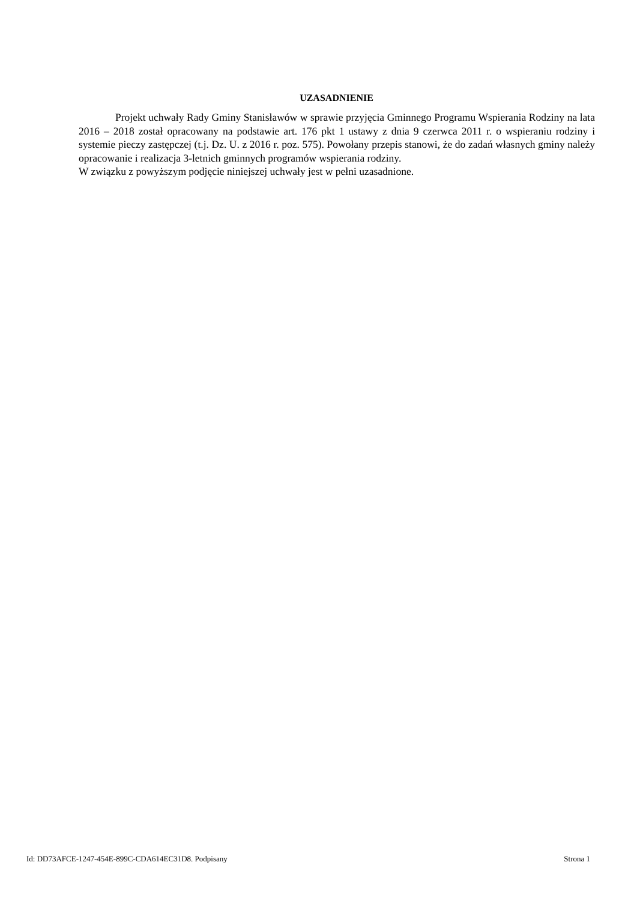UZASADNIENIE
Projekt uchwały Rady Gminy Stanisławów w sprawie przyjęcia Gminnego Programu Wspierania Rodziny na lata 2016 – 2018 został opracowany na podstawie art. 176 pkt 1 ustawy z dnia 9 czerwca 2011 r. o wspieraniu rodziny i systemie pieczy zastępczej (t.j. Dz. U. z 2016 r. poz. 575). Powołany przepis stanowi, że do zadań własnych gminy należy opracowanie i realizacja 3-letnich gminnych programów wspierania rodziny.
W związku z powyższym podjęcie niniejszej uchwały jest w pełni uzasadnione.
Id: DD73AFCE-1247-454E-899C-CDA614EC31D8. Podpisany Strona 1